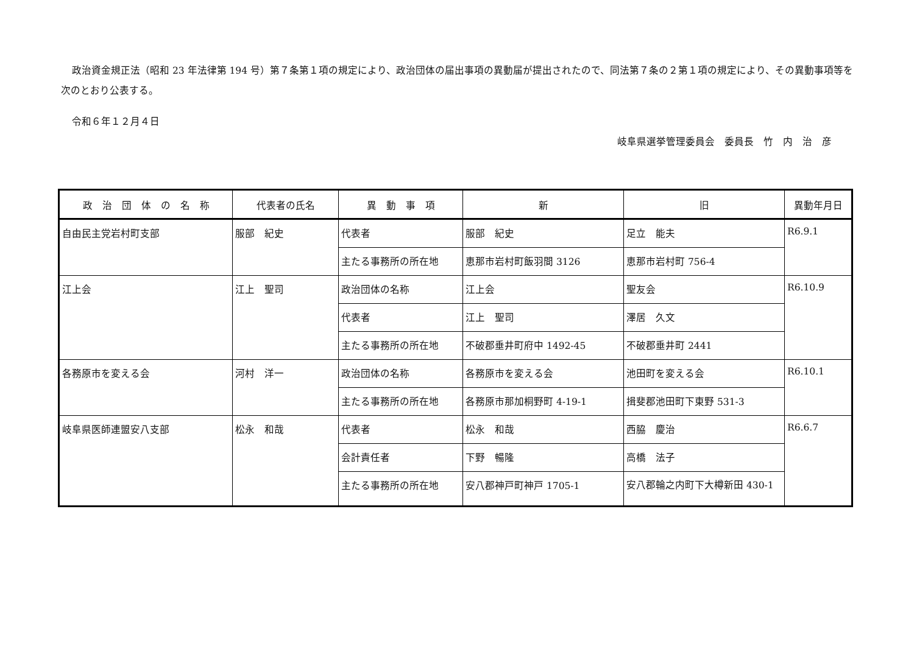政治資金規正法（昭和 23 年法律第 194 号）第７条第１項の規定により、政治団体の届出事項の異動届が提出されたので、同法第７条の２第１項の規定により、その異動事項等を次のとおり公表する。
令和６年１２月４日
岐阜県選挙管理委員会　委員長　竹　内　治　彦
| 政 治 団 体 の 名 称 | 代表者の氏名 | 異 動 事 項 | 新 | 旧 | 異動年月日 |
| --- | --- | --- | --- | --- | --- |
| 自由民主党岩村町支部 | 服部 紀史 | 代表者 | 服部 紀史 | 足立 能夫 | R6.9.1 |
| | | 主たる事務所の所在地 | 恵那市岩村町飯羽間 3126 | 恵那市岩村町 756-4 | |
| 江上会 | 江上 聖司 | 政治団体の名称 | 江上会 | 聖友会 | R6.10.9 |
| | | 代表者 | 江上 聖司 | 澤居 久文 | |
| | | 主たる事務所の所在地 | 不破郡垂井町府中 1492-45 | 不破郡垂井町 2441 | |
| 各務原市を変える会 | 河村 洋一 | 政治団体の名称 | 各務原市を変える会 | 池田町を変える会 | R6.10.1 |
| | | 主たる事務所の所在地 | 各務原市那加桐野町 4-19-1 | 揖斐郡池田町下東野 531-3 | |
| 岐阜県医師連盟安八支部 | 松永 和哉 | 代表者 | 松永 和哉 | 西脇 慶治 | R6.6.7 |
| | | 会計責任者 | 下野 暢隆 | 高橋 法子 | |
| | | 主たる事務所の所在地 | 安八郡神戸町神戸 1705-1 | 安八郡輪之内町下大樽新田 430-1 | |